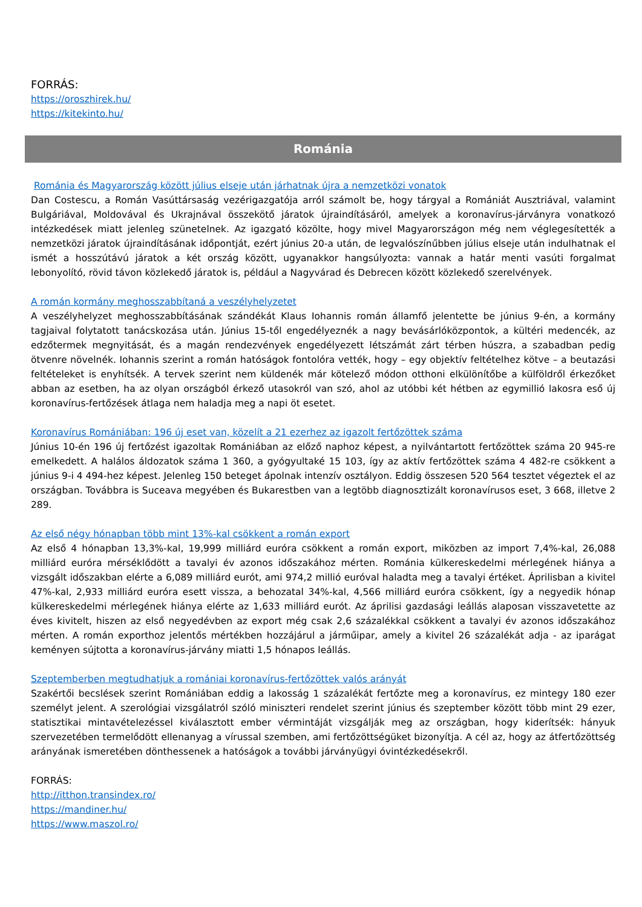FORRÁS:
https://oroszhirek.hu/
https://kitekinto.hu/
Románia
Románia és Magyarország között július elseje után járhatnak újra a nemzetközi vonatok
Dan Costescu, a Román Vasúttársaság vezérigazgatója arról számolt be, hogy tárgyal a Romániát Ausztriával, valamint Bulgáriával, Moldovával és Ukrajnával összekötő járatok újraindításáról, amelyek a koronavírus-járványra vonatkozó intézkedések miatt jelenleg szünetelnek. Az igazgató közölte, hogy mivel Magyarországon még nem véglegesítették a nemzetközi járatok újraindításának időpontját, ezért június 20-a után, de legvalószínűbben július elseje után indulhatnak el ismét a hosszútávú járatok a két ország között, ugyanakkor hangsúlyozta: vannak a határ menti vasúti forgalmat lebonyolító, rövid távon közlekedő járatok is, például a Nagyvárad és Debrecen között közlekedő szerelvények.
A román kormány meghosszabbítaná a veszélyhelyzetet
A veszélyhelyzet meghosszabbításának szándékát Klaus Iohannis román államfő jelentette be június 9-én, a kormány tagjaival folytatott tanácskozása után. Június 15-től engedélyeznék a nagy bevásárlóközpontok, a kültéri medencék, az edzőtermek megnyitását, és a magán rendezvények engedélyezett létszámát zárt térben húszra, a szabadban pedig ötvenre növelnék. Iohannis szerint a román hatóságok fontolóra vették, hogy – egy objektív feltételhez kötve – a beutazási feltételeket is enyhítsék. A tervek szerint nem küldenék már kötelező módon otthoni elkülönítőbe a külföldről érkezőket abban az esetben, ha az olyan országból érkező utasokról van szó, ahol az utóbbi két hétben az egymillió lakosra eső új koronavírus-fertőzések átlaga nem haladja meg a napi öt esetet.
Koronavírus Romániában: 196 új eset van, közelít a 21 ezerhez az igazolt fertőzöttek száma
Június 10-én 196 új fertőzést igazoltak Romániában az előző naphoz képest, a nyilvántartott fertőzöttek száma 20 945-re emelkedett. A halálos áldozatok száma 1 360, a gyógyultaké 15 103, így az aktív fertőzöttek száma 4 482-re csökkent a június 9-i 4 494-hez képest. Jelenleg 150 beteget ápolnak intenzív osztályon. Eddig összesen 520 564 tesztet végeztek el az országban. Továbbra is Suceava megyében és Bukarestben van a legtöbb diagnosztizált koronavírusos eset, 3 668, illetve 2 289.
Az első négy hónapban több mint 13%-kal csökkent a román export
Az első 4 hónapban 13,3%-kal, 19,999 milliárd euróra csökkent a román export, miközben az import 7,4%-kal, 26,088 milliárd euróra mérséklődött a tavalyi év azonos időszakához mérten. Románia külkereskedelmi mérlegének hiánya a vizsgált időszakban elérte a 6,089 milliárd eurót, ami 974,2 millió euróval haladta meg a tavalyi értéket. Áprilisban a kivitel 47%-kal, 2,933 milliárd euróra esett vissza, a behozatal 34%-kal, 4,566 milliárd euróra csökkent, így a negyedik hónap külkereskedelmi mérlegének hiánya elérte az 1,633 milliárd eurót. Az áprilisi gazdasági leállás alaposan visszavetette az éves kivitelt, hiszen az első negyedévben az export még csak 2,6 százalékkal csökkent a tavalyi év azonos időszakához mérten. A román exporthoz jelentős mértékben hozzájárul a járműipar, amely a kivitel 26 százalékát adja - az iparágat keményen sújtotta a koronavírus-járvány miatti 1,5 hónapos leállás.
Szeptemberben megtudhatjuk a romániai koronavírus-fertőzöttek valós arányát
Szakértői becslések szerint Romániában eddig a lakosság 1 százalékát fertőzte meg a koronavírus, ez mintegy 180 ezer személyt jelent. A szerológiai vizsgálatról szóló miniszteri rendelet szerint június és szeptember között több mint 29 ezer, statisztikai mintavételezéssel kiválasztott ember vérmintáját vizsgálják meg az országban, hogy kiderítsék: hányuk szervezetében termelődött ellenanyag a vírussal szemben, ami fertőzöttségüket bizonyítja. A cél az, hogy az átfertőzöttség arányának ismeretében dönthessenek a hatóságok a további járványügyi óvintézkedésekről.
FORRÁS:
http://itthon.transindex.ro/
https://mandiner.hu/
https://www.maszol.ro/